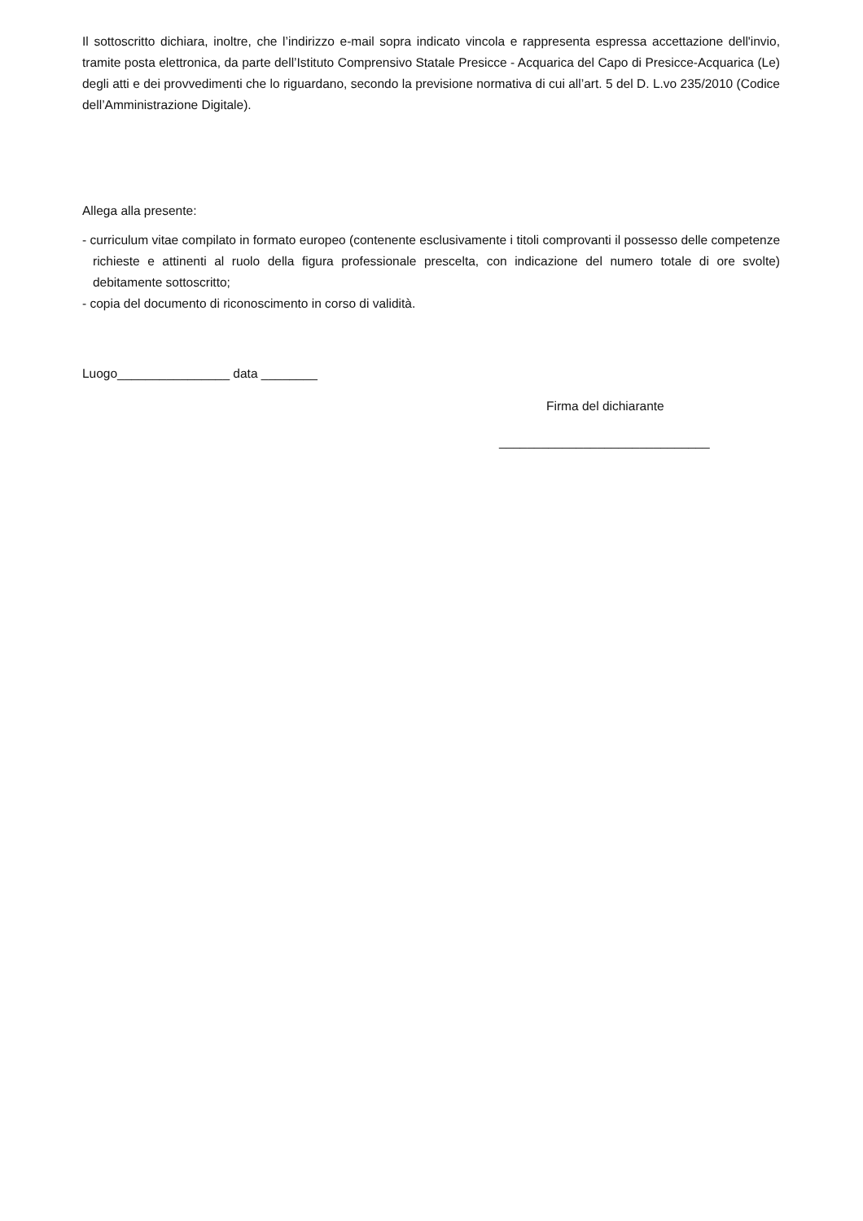Il sottoscritto dichiara, inoltre, che l’indirizzo e-mail sopra indicato vincola e rappresenta espressa accettazione dell'invio, tramite posta elettronica, da parte dell’Istituto Comprensivo Statale Presicce - Acquarica del Capo di Presicce-Acquarica (Le) degli atti e dei provvedimenti che lo riguardano, secondo la previsione normativa di cui all’art. 5 del D. L.vo 235/2010 (Codice dell’Amministrazione Digitale).
Allega alla presente:
- curriculum vitae compilato in formato europeo (contenente esclusivamente i titoli comprovanti il possesso delle competenze richieste e attinenti al ruolo della figura professionale prescelta, con indicazione del numero totale di ore svolte) debitamente sottoscritto;
- copia del documento di riconoscimento in corso di validità.
Luogo________________ data ________
Firma del dichiarante
______________________________